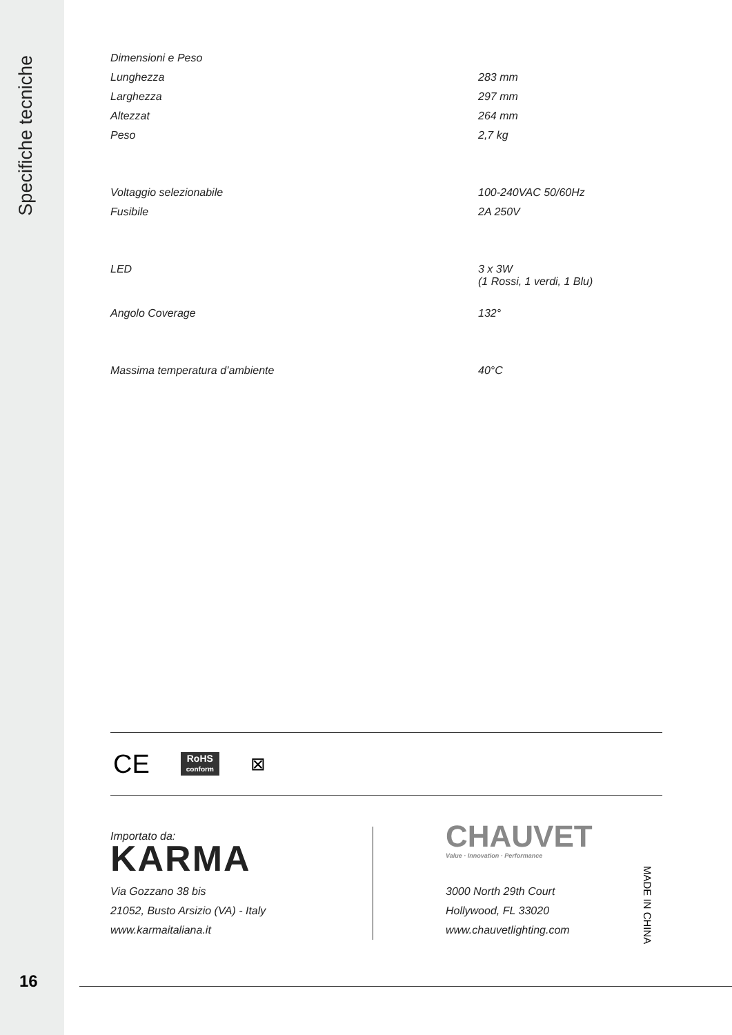Specifiche tecniche
| Dimensioni e Peso | |
| Lunghezza | 283 mm |
| Larghezza | 297 mm |
| Altezzat | 264 mm |
| Peso | 2,7 kg |
| Voltaggio selezionabile | 100-240VAC 50/60Hz |
| Fusibile | 2A 250V |
| LED | 3 x 3W (1 Rossi, 1 verdi, 1 Blu) |
| Angolo Coverage | 132° |
| Massima temperatura d’ambiente | 40°C |
CE
RoHS
conform
⊠
Importato da:
KARMA
Via Gozzano 38 bis
21052, Busto Arsizio (VA) - Italy
www.karmaitaliana.it
CHAUVET
Value · Innovation · Performance
3000 North 29th Court
Hollywood, FL 33020
www.chauvetlighting.com
MADE IN CHINA
16